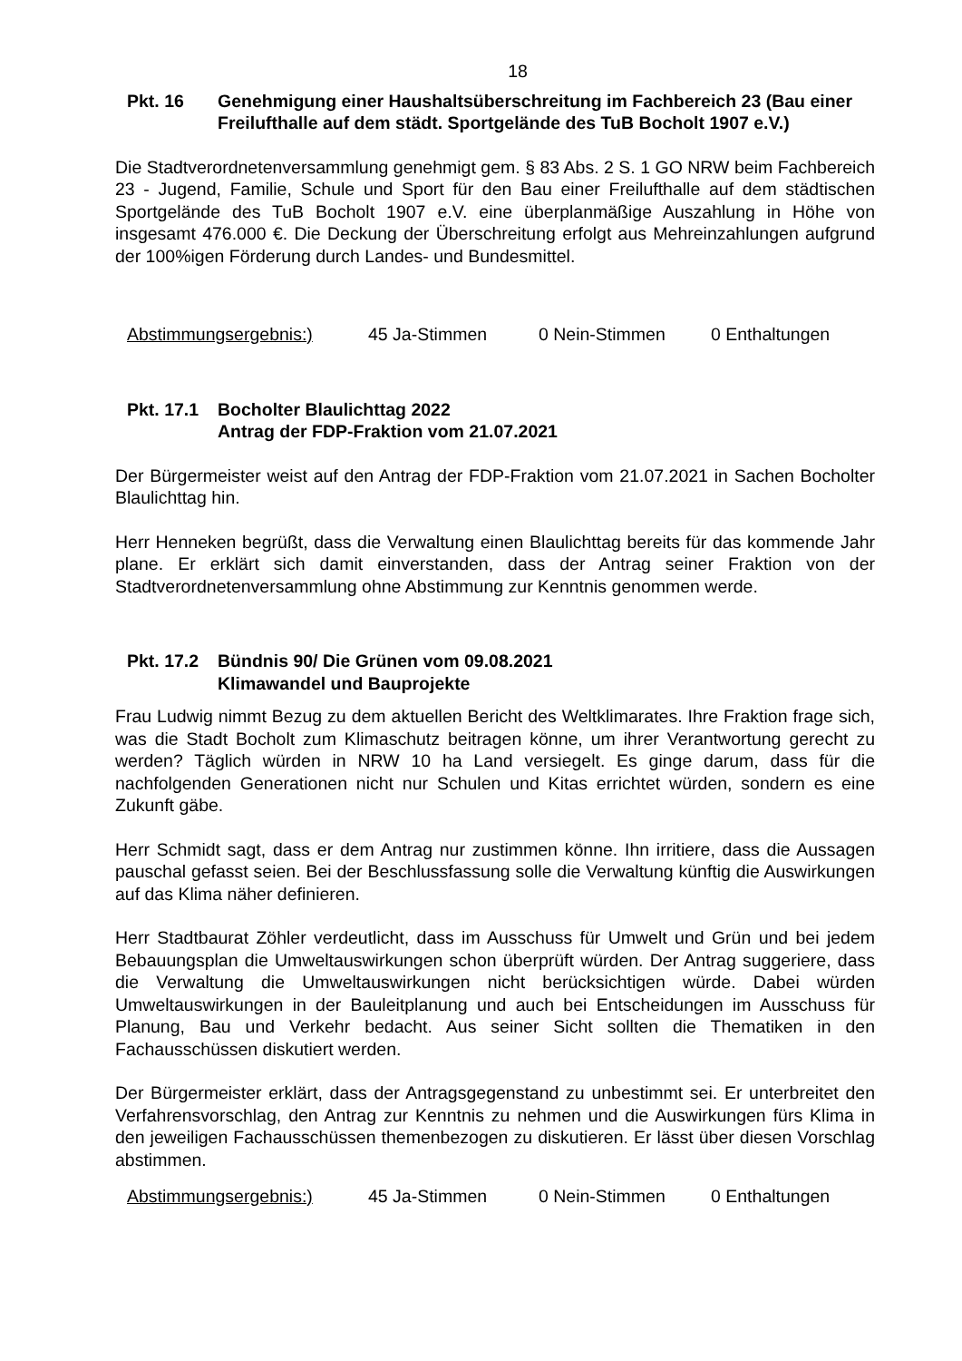18
Pkt. 16 Genehmigung einer Haushaltsüberschreitung im Fachbereich 23 (Bau einer Freilufthalle auf dem städt. Sportgelände des TuB Bocholt 1907 e.V.)
Die Stadtverordnetenversammlung genehmigt gem. § 83 Abs. 2 S. 1 GO NRW beim Fachbereich 23 - Jugend, Familie, Schule und Sport für den Bau einer Freilufthalle auf dem städtischen Sportgelände des TuB Bocholt 1907 e.V. eine überplanmäßige Auszahlung in Höhe von insgesamt 476.000 €. Die Deckung der Überschreitung erfolgt aus Mehreinzahlungen aufgrund der 100%igen Förderung durch Landes- und Bundesmittel.
Abstimmungsergebnis:) 45 Ja-Stimmen 0 Nein-Stimmen 0 Enthaltungen
Pkt. 17.1
Bocholter Blaulichttag 2022
Antrag der FDP-Fraktion vom 21.07.2021
Der Bürgermeister weist auf den Antrag der FDP-Fraktion vom 21.07.2021 in Sachen Bocholter Blaulichttag hin.
Herr Henneken begrüßt, dass die Verwaltung einen Blaulichttag bereits für das kommende Jahr plane. Er erklärt sich damit einverstanden, dass der Antrag seiner Fraktion von der Stadtverordnetenversammlung ohne Abstimmung zur Kenntnis genommen werde.
Pkt. 17.2
Bündnis 90/ Die Grünen vom 09.08.2021
Klimawandel und Bauprojekte
Frau Ludwig nimmt Bezug zu dem aktuellen Bericht des Weltklimarates. Ihre Fraktion frage sich, was die Stadt Bocholt zum Klimaschutz beitragen könne, um ihrer Verantwortung gerecht zu werden? Täglich würden in NRW 10 ha Land versiegelt. Es ginge darum, dass für die nachfolgenden Generationen nicht nur Schulen und Kitas errichtet würden, sondern es eine Zukunft gäbe.
Herr Schmidt sagt, dass er dem Antrag nur zustimmen könne. Ihn irritiere, dass die Aussagen pauschal gefasst seien. Bei der Beschlussfassung solle die Verwaltung künftig die Auswirkungen auf das Klima näher definieren.
Herr Stadtbaurat Zöhler verdeutlicht, dass im Ausschuss für Umwelt und Grün und bei jedem Bebauungsplan die Umweltauswirkungen schon überprüft würden. Der Antrag suggeriere, dass die Verwaltung die Umweltauswirkungen nicht berücksichtigen würde. Dabei würden Umweltauswirkungen in der Bauleitplanung und auch bei Entscheidungen im Ausschuss für Planung, Bau und Verkehr bedacht. Aus seiner Sicht sollten die Thematiken in den Fachausschüssen diskutiert werden.
Der Bürgermeister erklärt, dass der Antragsgegenstand zu unbestimmt sei. Er unterbreitet den Verfahrensvorschlag, den Antrag zur Kenntnis zu nehmen und die Auswirkungen fürs Klima in den jeweiligen Fachausschüssen themenbezogen zu diskutieren. Er lässt über diesen Vorschlag abstimmen.
Abstimmungsergebnis:) 45 Ja-Stimmen 0 Nein-Stimmen 0 Enthaltungen